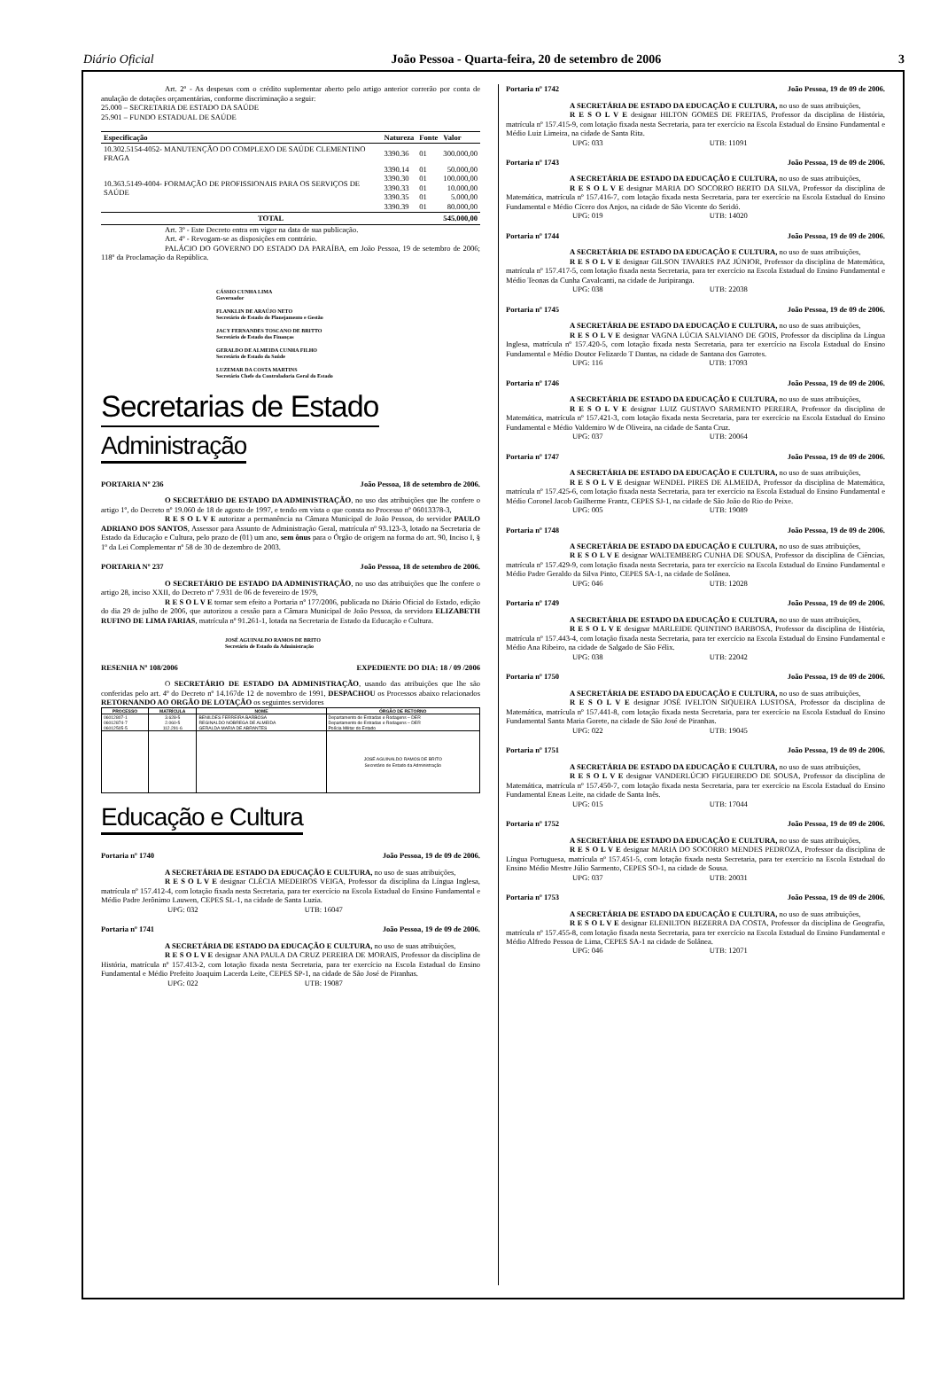Diário Oficial João Pessoa - Quarta-feira, 20 de setembro de 2006 3
Art. 2º - As despesas com o crédito suplementar aberto pelo artigo anterior correrão por conta de anulação de dotações orçamentárias, conforme discriminação a seguir:
25.000 – SECRETARIA DE ESTADO DA SAÚDE
25.901 – FUNDO ESTADUAL DE SAÚDE
| Especificação | Natureza | Fonte | Valor |
| --- | --- | --- | --- |
| 10.302.5154-4052- MANUTENÇÃO DO COMPLEXO DE SAÚDE CLEMENTINO FRAGA | 3390.36 | 01 | 300.000,00 |
| 10.363.5149-4004- FORMAÇÃO DE PROFISSIONAIS PARA OS SERVIÇOS DE SAÚDE | 3390.14 3390.30 3390.33 3390.35 3390.39 | 01 01 01 01 01 | 50.000,00 100.000,00 10.000,00 5.000,00 80.000,00 |
| TOTAL | | | 545.000,00 |
Art. 3º - Este Decreto entra em vigor na data de sua publicação.
Art. 4º - Revogam-se as disposições em contrário.
PALÁCIO DO GOVERNO DO ESTADO DA PARAÍBA, em João Pessoa, 19 de setembro de 2006; 118º da Proclamação da República.
CÁSSIO CUNHA LIMA
Governador
FLANKLIN DE ARAÚJO NETO
Secretário de Estado do Planejamento e Gestão
JACY FERNANDES TOSCANO DE BRITTO
Secretário de Estado das Finanças
GERALDO DE ALMEIDA CUNHA FILHO
Secretário de Estado da Saúde
LUZEMAR DA COSTA MARTINS
Secretário Chefe da Controladoria Geral do Estado
Secretarias de Estado
Administração
PORTARIA Nº 236 João Pessoa, 18 de setembro de 2006.
O SECRETÁRIO DE ESTADO DA ADMINISTRAÇÃO, no uso das atribuições que lhe confere o artigo 1º, do Decreto nº 19.060 de 18 de agosto de 1997, e tendo em vista o que consta no Processo nº 06013378-3,
R E S O L V E autorizar a permanência na Câmara Municipal de João Pessoa, do servidor PAULO ADRIANO DOS SANTOS, Assessor para Assunto de Administração Geral, matrícula nº 93.123-3, lotado na Secretaria de Estado da Educação e Cultura, pelo prazo de (01) um ano, sem ônus para o Órgão de origem na forma do art. 90, Inciso I, § 1º da Lei Complementar nº 58 de 30 de dezembro de 2003.
PORTARIA Nº 237 João Pessoa, 18 de setembro de 2006.
O SECRETÁRIO DE ESTADO DA ADMINISTRAÇÃO, no uso das atribuições que lhe confere o artigo 28, inciso XXII, do Decreto nº 7.931 de 06 de fevereiro de 1979,
R E S O L V E tornar sem efeito a Portaria nº 177/2006, publicada no Diário Oficial do Estado, edição do dia 29 de julho de 2006, que autorizou a cessão para a Câmara Municipal de João Pessoa, da servidora ELIZABETH RUFINO DE LIMA FARIAS, matrícula nº 91.261-1, lotada na Secretaria de Estado da Educação e Cultura.
JOSÉ AGUINALDO RAMOS DE BRITO
Secretário de Estado da Administração
RESENHA Nº 108/2006 EXPEDIENTE DO DIA: 18 / 09 /2006
O SECRETÁRIO DE ESTADO DA ADMINISTRAÇÃO, usando das atribuições que lhe são conferidas pelo art. 4º do Decreto nº 14.167de 12 de novembro de 1991, DESPACHOU os Processos abaixo relacionados RETORNANDO AO ORGÃO DE LOTAÇÃO os seguintes servidores
| PROCESSO | MATRÍCULA | NOME | ÓRGÃO DE RETORNO |
| --- | --- | --- | --- |
| 06012807-1 06012874-7 06012505-5 | 3.628-5 2.060-5 112.291-6 | BENILDES FERREIRA BARBOSA REGINALDO NÓBREGA DE ALMEIDA GERALDA MARIA DE ABRANTES | Departamento de Estradas e Rodagens – DER Departamento de Estradas e Rodagens – DER Polícia Militar do Estado |
| | | | JOSÉ AGUINALDO RAMOS DE BRITO Secretário de Estado da Administração |
Educação e Cultura
Portaria nº 1740 João Pessoa, 19 de 09 de 2006.
A SECRETÁRIA DE ESTADO DA EDUCAÇÃO E CULTURA, no uso de suas atribuições,
R E S O L V E designar CLÉCIA MEDEIROS VEIGA, Professor da disciplina da Língua Inglesa, matrícula nº 157.412-4, com lotação fixada nesta Secretaria, para ter exercício na Escola Estadual do Ensino Fundamental e Médio Padre Jerônimo Lauwen, CEPES SL-1, na cidade de Santa Luzia.
UPG: 032 UTB: 16047
Portaria nº 1741 João Pessoa, 19 de 09 de 2006.
A SECRETÁRIA DE ESTADO DA EDUCAÇÃO E CULTURA, no uso de suas atribuições,
R E S O L V E designar ANA PAULA DA CRUZ PEREIRA DE MORAIS, Professor da disciplina de História, matrícula nº 157.413-2, com lotação fixada nesta Secretaria, para ter exercício na Escola Estadual do Ensino Fundamental e Médio Prefeito Joaquim Lacerda Leite, CEPES SP-1, na cidade de São José de Piranhas.
UPG: 022 UTB: 19087
Portaria nº 1742 João Pessoa, 19 de 09 de 2006.
A SECRETÁRIA DE ESTADO DA EDUCAÇÃO E CULTURA, no uso de suas atribuições,
R E S O L V E designar HILTON GOMES DE FREITAS, Professor da disciplina de História, matrícula nº 157.415-9, com lotação fixada nesta Secretaria, para ter exercício na Escola Estadual do Ensino Fundamental e Médio Luiz Limeira, na cidade de Santa Rita.
UPG: 033 UTB: 11091
Portaria nº 1743 João Pessoa, 19 de 09 de 2006.
A SECRETÁRIA DE ESTADO DA EDUCAÇÃO E CULTURA, no uso de suas atribuições,
R E S O L V E designar MARIA DO SOCORRO BERTO DA SILVA, Professor da disciplina de Matemática, matrícula nº 157.416-7, com lotação fixada nesta Secretaria, para ter exercício na Escola Estadual do Ensino Fundamental e Médio Cícero dos Anjos, na cidade de São Vicente do Seridó.
UPG: 019 UTB: 14020
Portaria nº 1744 João Pessoa, 19 de 09 de 2006.
A SECRETÁRIA DE ESTADO DA EDUCAÇÃO E CULTURA, no uso de suas atribuições,
R E S O L V E designar GILSON TAVARES PAZ JÚNIOR, Professor da disciplina de Matemática, matrícula nº 157.417-5, com lotação fixada nesta Secretaria, para ter exercício na Escola Estadual do Ensino Fundamental e Médio Teonas da Cunha Cavalcanti, na cidade de Juripiranga.
UPG: 038 UTB: 22038
Portaria nº 1745 João Pessoa, 19 de 09 de 2006.
A SECRETÁRIA DE ESTADO DA EDUCAÇÃO E CULTURA, no uso de suas atribuições,
R E S O L V E designar VAGNA LÚCIA SALVIANO DE GOIS, Professor da disciplina da Língua Inglesa, matrícula nº 157.420-5, com lotação fixada nesta Secretaria, para ter exercício na Escola Estadual do Ensino Fundamental e Médio Doutor Felizardo T Dantas, na cidade de Santana dos Garrotes.
UPG: 116 UTB: 17093
Portaria nº 1746 João Pessoa, 19 de 09 de 2006.
A SECRETÁRIA DE ESTADO DA EDUCAÇÃO E CULTURA, no uso de suas atribuições,
R E S O L V E designar LUIZ GUSTAVO SARMENTO PEREIRA, Professor da disciplina de Matemática, matrícula nº 157.421-3, com lotação fixada nesta Secretaria, para ter exercício na Escola Estadual do Ensino Fundamental e Médio Valdemiro W de Oliveira, na cidade de Santa Cruz.
UPG: 037 UTB: 20064
Portaria nº 1747 João Pessoa, 19 de 09 de 2006.
A SECRETÁRIA DE ESTADO DA EDUCAÇÃO E CULTURA, no uso de suas atribuições,
R E S O L V E designar WENDEL PIRES DE ALMEIDA, Professor da disciplina de Matemática, matrícula nº 157.425-6, com lotação fixada nesta Secretaria, para ter exercício na Escola Estadual do Ensino Fundamental e Médio Coronel Jacob Guilherme Frantz, CEPES SJ-1, na cidade de São João do Rio do Peixe.
UPG: 005 UTB: 19089
Portaria nº 1748 João Pessoa, 19 de 09 de 2006.
A SECRETÁRIA DE ESTADO DA EDUCAÇÃO E CULTURA, no uso de suas atribuições,
R E S O L V E designar WALTEMBERG CUNHA DE SOUSA, Professor da disciplina de Ciências, matrícula nº 157.429-9, com lotação fixada nesta Secretaria, para ter exercício na Escola Estadual do Ensino Fundamental e Médio Padre Geraldo da Silva Pinto, CEPES SA-1, na cidade de Solânea.
UPG: 046 UTB: 12028
Portaria nº 1749 João Pessoa, 19 de 09 de 2006.
A SECRETÁRIA DE ESTADO DA EDUCAÇÃO E CULTURA, no uso de suas atribuições,
R E S O L V E designar MARLEIDE QUINTINO BARBOSA, Professor da disciplina de História, matrícula nº 157.443-4, com lotação fixada nesta Secretaria, para ter exercício na Escola Estadual do Ensino Fundamental e Médio Ana Ribeiro, na cidade de Salgado de São Félix.
UPG: 038 UTB: 22042
Portaria nº 1750 João Pessoa, 19 de 09 de 2006.
A SECRETÁRIA DE ESTADO DA EDUCAÇÃO E CULTURA, no uso de suas atribuições,
R E S O L V E designar JOSÉ IVELTON SIQUEIRA LUSTOSA, Professor da disciplina de Matemática, matrícula nº 157.441-8, com lotação fixada nesta Secretaria, para ter exercício na Escola Estadual do Ensino Fundamental Santa Maria Gorete, na cidade de São José de Piranhas.
UPG: 022 UTB: 19045
Portaria nº 1751 João Pessoa, 19 de 09 de 2006.
A SECRETÁRIA DE ESTADO DA EDUCAÇÃO E CULTURA, no uso de suas atribuições,
R E S O L V E designar VANDERLÚCIO FIGUEIREDO DE SOUSA, Professor da disciplina de Matemática, matrícula nº 157.450-7, com lotação fixada nesta Secretaria, para ter exercício na Escola Estadual do Ensino Fundamental Eneas Leite, na cidade de Santa Inês.
UPG: 015 UTB: 17044
Portaria nº 1752 João Pessoa, 19 de 09 de 2006.
A SECRETÁRIA DE ESTADO DA EDUCAÇÃO E CULTURA, no uso de suas atribuições,
R E S O L V E designar MARIA DO SOCORRO MENDES PEDROZA, Professor da disciplina de Língua Portuguesa, matrícula nº 157.451-5, com lotação fixada nesta Secretaria, para ter exercício na Escola Estadual do Ensino Médio Mestre Júlio Sarmento, CEPES SO-1, na cidade de Sousa.
UPG: 037 UTB: 20031
Portaria nº 1753 João Pessoa, 19 de 09 de 2006.
A SECRETÁRIA DE ESTADO DA EDUCAÇÃO E CULTURA, no uso de suas atribuições,
R E S O L V E designar ELENILTON BEZERRA DA COSTA, Professor da disciplina de Geografia, matrícula nº 157.455-8, com lotação fixada nesta Secretaria, para ter exercício na Escola Estadual do Ensino Fundamental e Médio Alfredo Pessoa de Lima, CEPES SA-1 na cidade de Solânea.
UPG: 046 UTB: 12071